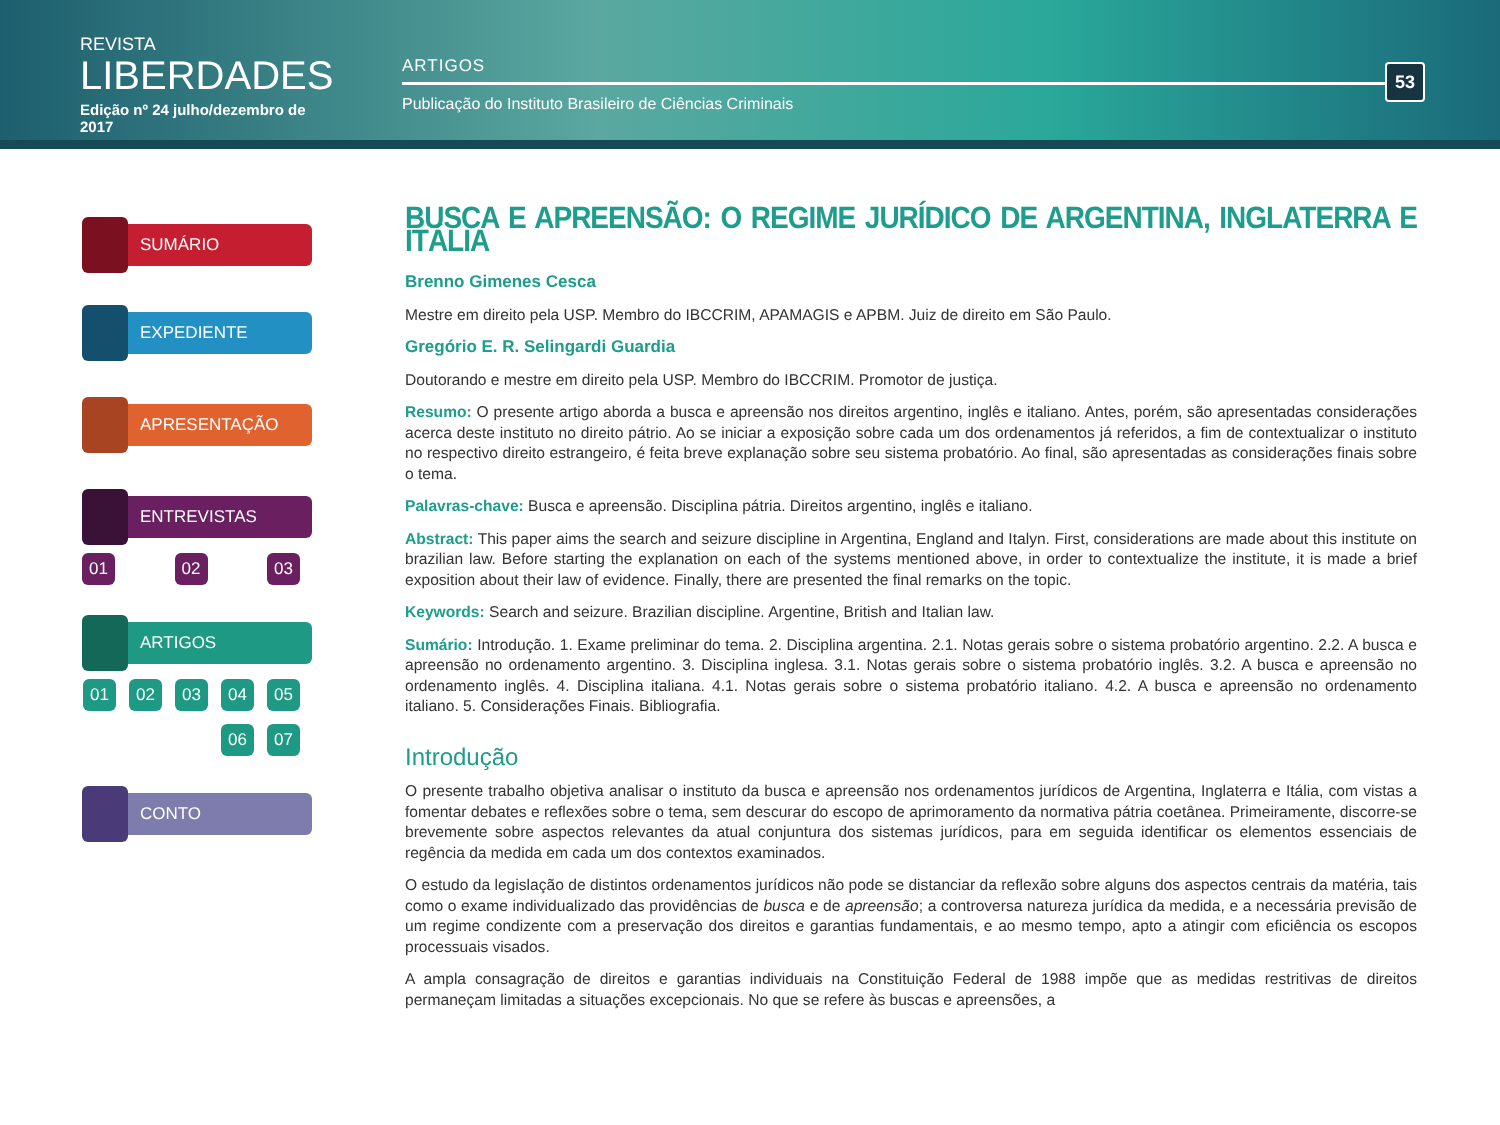REVISTA
LIBERDADES
Edição nº 24 julho/dezembro de 2017
ARTIGOS
Publicação do Instituto Brasileiro de Ciências Criminais
53
SUMÁRIO
EXPEDIENTE
APRESENTAÇÃO
ENTREVISTAS
01 02 03
ARTIGOS
01 02 03 04 05 06 07
CONTO
BUSCA E APREENSÃO: O REGIME JURÍDICO DE ARGENTINA, INGLATERRA E ITÁLIA
Brenno Gimenes Cesca
Mestre em direito pela USP. Membro do IBCCRIM, APAMAGIS e APBM. Juiz de direito em São Paulo.
Gregório E. R. Selingardi Guardia
Doutorando e mestre em direito pela USP. Membro do IBCCRIM. Promotor de justiça.
Resumo: O presente artigo aborda a busca e apreensão nos direitos argentino, inglês e italiano. Antes, porém, são apresentadas considerações acerca deste instituto no direito pátrio. Ao se iniciar a exposição sobre cada um dos ordenamentos já referidos, a fim de contextualizar o instituto no respectivo direito estrangeiro, é feita breve explanação sobre seu sistema probatório. Ao final, são apresentadas as considerações finais sobre o tema.
Palavras-chave: Busca e apreensão. Disciplina pátria. Direitos argentino, inglês e italiano.
Abstract: This paper aims the search and seizure discipline in Argentina, England and Italyn. First, considerations are made about this institute on brazilian law. Before starting the explanation on each of the systems mentioned above, in order to contextualize the institute, it is made a brief exposition about their law of evidence. Finally, there are presented the final remarks on the topic.
Keywords: Search and seizure. Brazilian discipline. Argentine, British and Italian law.
Sumário: Introdução. 1. Exame preliminar do tema. 2. Disciplina argentina. 2.1. Notas gerais sobre o sistema probatório argentino. 2.2. A busca e apreensão no ordenamento argentino. 3. Disciplina inglesa. 3.1. Notas gerais sobre o sistema probatório inglês. 3.2. A busca e apreensão no ordenamento inglês. 4. Disciplina italiana. 4.1. Notas gerais sobre o sistema probatório italiano. 4.2. A busca e apreensão no ordenamento italiano. 5. Considerações Finais. Bibliografia.
Introdução
O presente trabalho objetiva analisar o instituto da busca e apreensão nos ordenamentos jurídicos de Argentina, Inglaterra e Itália, com vistas a fomentar debates e reflexões sobre o tema, sem descurar do escopo de aprimoramento da normativa pátria coetânea. Primeiramente, discorre-se brevemente sobre aspectos relevantes da atual conjuntura dos sistemas jurídicos, para em seguida identificar os elementos essenciais de regência da medida em cada um dos contextos examinados.
O estudo da legislação de distintos ordenamentos jurídicos não pode se distanciar da reflexão sobre alguns dos aspectos centrais da matéria, tais como o exame individualizado das providências de busca e de apreensão; a controversa natureza jurídica da medida, e a necessária previsão de um regime condizente com a preservação dos direitos e garantias fundamentais, e ao mesmo tempo, apto a atingir com eficiência os escopos processuais visados.
A ampla consagração de direitos e garantias individuais na Constituição Federal de 1988 impõe que as medidas restritivas de direitos permaneçam limitadas a situações excepcionais. No que se refere às buscas e apreensões, a